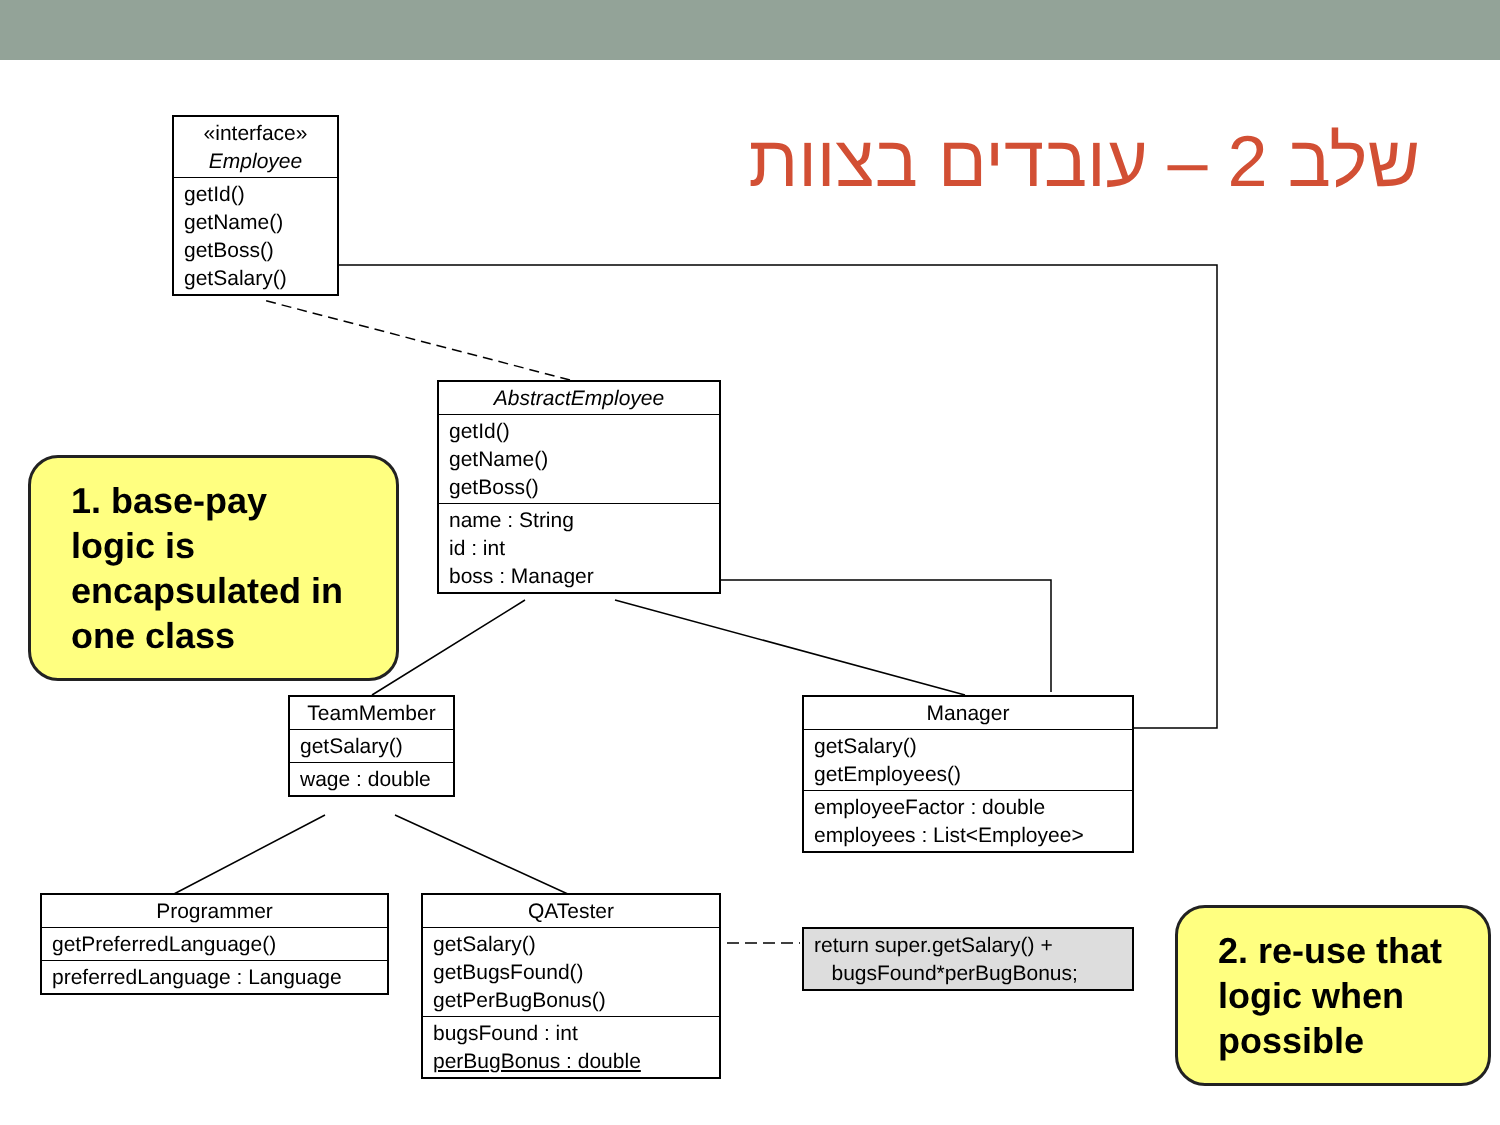שלב 2 – עובדים בצוות
«interface»
Employee
getId()
getName()
getBoss()
getSalary()
AbstractEmployee
getId()
getName()
getBoss()
name : String
id : int
boss : Manager
TeamMember
getSalary()
wage : double
Manager
getSalary()
getEmployees()
employeeFactor : double
employees : List<Employee>
Programmer
getPreferredLanguage()
preferredLanguage : Language
QATester
getSalary()
getBugsFound()
getPerBugBonus()
bugsFound : int
perBugBonus : double
return super.getSalary() +
bugsFound*perBugBonus;
1. base-pay logic is encapsulated in one class
2. re-use that logic when possible